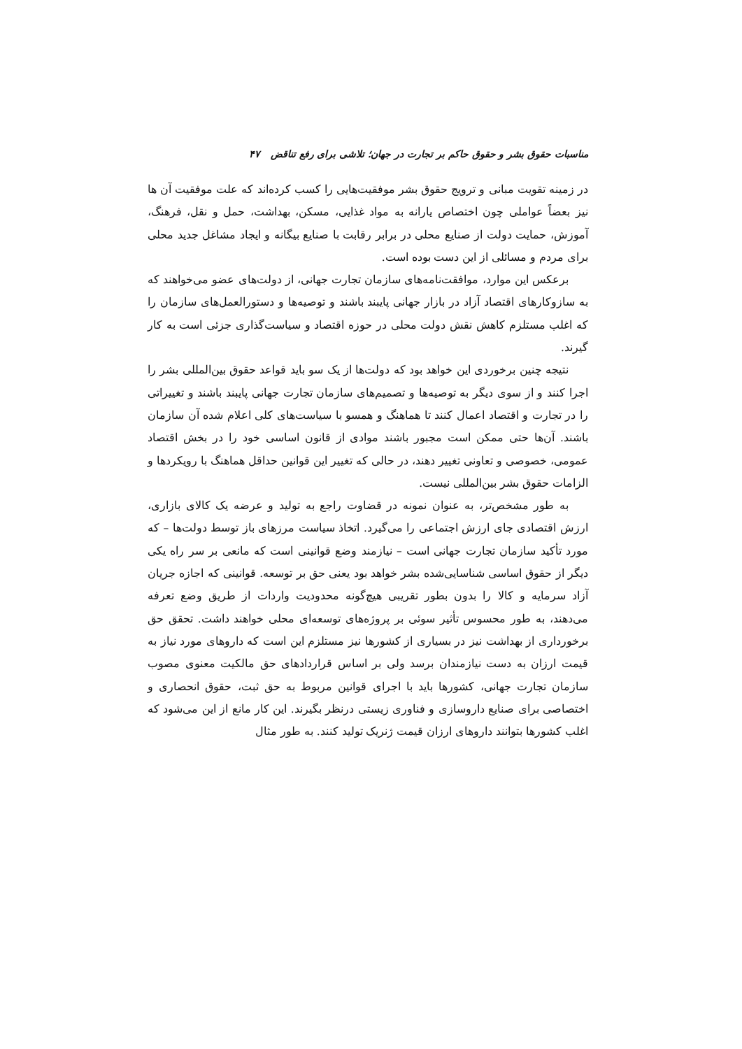مناسبات حقوق بشر و حقوق حاکم بر تجارت در جهان؛ تلاشی برای رفع تناقض ۴۷
در زمینه تقویت مبانی و ترویج حقوق بشر موفقیت‌هایی را کسب کرده‌اند که علت موفقیت آن ها نیز بعضاً عواملی چون اختصاص یارانه به مواد غذایی، مسکن، بهداشت، حمل و نقل، فرهنگ، آموزش، حمایت دولت از صنایع محلی در برابر رقابت با صنایع بیگانه و ایجاد مشاغل جدید محلی برای مردم و مسائلی از این دست بوده است.
برعکس این موارد، موافقت‌نامه‌های سازمان تجارت جهانی، از دولت‌های عضو می‌خواهند که به سازوکارهای اقتصاد آزاد در بازار جهانی پایبند باشند و توصیه‌ها و دستورالعمل‌های سازمان را که اغلب مستلزم کاهش نقش دولت محلی در حوزه اقتصاد و سیاست‌گذاری جزئی است به کار گیرند.
نتیجه چنین برخوردی این خواهد بود که دولت‌ها از یک سو باید قواعد حقوق بین‌المللی بشر را اجرا کنند و از سوی دیگر به توصیه‌ها و تصمیم‌های سازمان تجارت جهانی پایبند باشند و تغییراتی را در تجارت و اقتصاد اعمال کنند تا هماهنگ و همسو با سیاست‌های کلی اعلام شده آن سازمان باشند. آن‌ها حتی ممکن است مجبور باشند موادی از قانون اساسی خود را در بخش اقتصاد عمومی، خصوصی و تعاونی تغییر دهند، در حالی که تغییر این قوانین حداقل هماهنگ با رویکردها و الزامات حقوق بشر بین‌المللی نیست.
به طور مشخص‌تر، به عنوان نمونه در قضاوت راجع به تولید و عرضه یک کالای بازاری، ارزش اقتصادی جای ارزش اجتماعی را می‌گیرد. اتخاذ سیاست مرزهای باز توسط دولت‌ها – که مورد تأکید سازمان تجارت جهانی است – نیازمند وضع قوانینی است که مانعی بر سر راه یکی دیگر از حقوق اساسی شناسایی‌شده بشر خواهد بود یعنی حق بر توسعه. قوانینی که اجازه جریان آزاد سرمایه و کالا را بدون بطور تقریبی هیچ‌گونه محدودیت واردات از طریق وضع تعرفه می‌دهند، به طور محسوس تأثیر سوئی بر پروژه‌های توسعه‌ای محلی خواهند داشت. تحقق حق برخورداری از بهداشت نیز در بسیاری از کشورها نیز مستلزم این است که داروهای مورد نیاز به قیمت ارزان به دست نیازمندان برسد ولی بر اساس قراردادهای حق مالکیت معنوی مصوب سازمان تجارت جهانی، کشورها باید با اجرای قوانین مربوط به حق ثبت، حقوق انحصاری و اختصاصی برای صنایع داروسازی و فناوری زیستی درنظر بگیرند. این کار مانع از این می‌شود که اغلب کشورها بتوانند داروهای ارزان قیمت ژنریک تولید کنند. به طور مثال